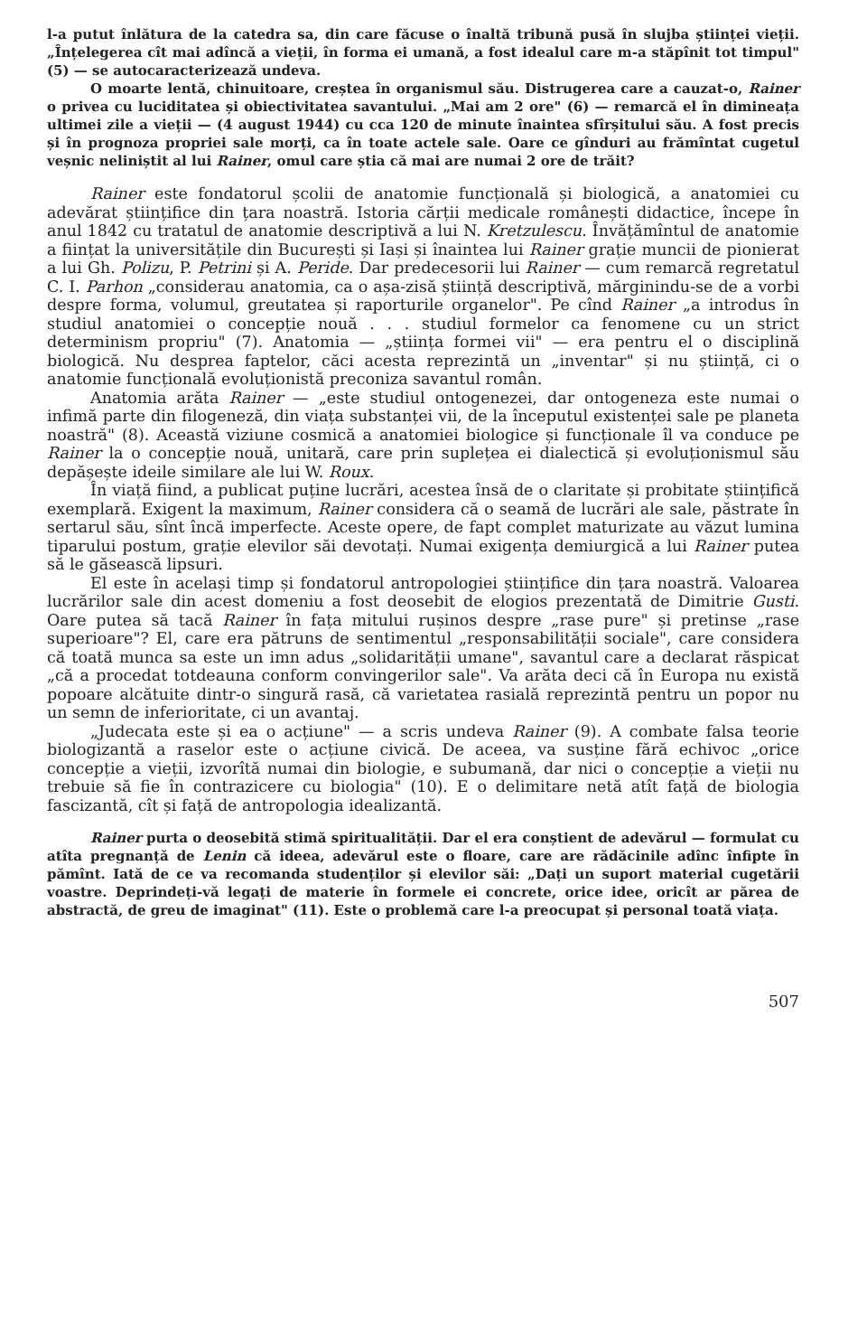l-a putut înlătura de la catedra sa, din care făcuse o înaltă tribună pusă în slujba științei vieții. „Înțelegerea cît mai adîncă a vieții, în forma ei umană, a fost idealul care m-a stăpînit tot timpul" (5) — se autocaracterizează undeva.
O moarte lentă, chinuitoare, creștea în organismul său. Distrugerea care a cauzat-o, Rainer o privea cu luciditatea și obiectivitatea savantului. „Mai am 2 ore" (6) — remarcă el în dimineața ultimei zile a vieții — (4 august 1944) cu cca 120 de minute înaintea sfîrșitului său. A fost precis și în prognoza propriei sale morți, ca în toate actele sale. Oare ce gînduri au frămîntat cugetul veșnic neliniștit al lui Rainer, omul care știa că mai are numai 2 ore de trăit?
Rainer este fondatorul școlii de anatomie funcțională și biologică, a anatomiei cu adevărat științifice din țara noastră. Istoria cărții medicale românești didactice, începe în anul 1842 cu tratatul de anatomie descriptivă a lui N. Kretzulescu. Învățămîntul de anatomie a ființat la universitățile din București și Iași și înaintea lui Rainer grație muncii de pionierat a lui Gh. Polizu, P. Petrini și A. Peride. Dar predecesorii lui Rainer — cum remarcă regretatul C. I. Parhon „considerau anatomia, ca o așa-zisă știință descriptivă, mărginindu-se de a vorbi despre forma, volumul, greutatea și raporturile organelor". Pe cînd Rainer „a introdus în studiul anatomiei o concepție nouă . . . studiul formelor ca fenomene cu un strict determinism propriu" (7). Anatomia — „știința formei vii" — era pentru el o disciplină biologică. Nu desprea faptelor, căci acesta reprezintă un „inventar" și nu știință, ci o anatomie funcțională evoluționistă preconiza savantul român.
Anatomia arăta Rainer — „este studiul ontogenezei, dar ontogeneza este numai o infimă parte din filogeneză, din viața substanței vii, de la începutul existenței sale pe planeta noastră" (8). Această viziune cosmică a anatomiei biologice și funcționale îl va conduce pe Rainer la o concepție nouă, unitară, care prin suplețea ei dialectică și evoluționismul său depășește ideile similare ale lui W. Roux.
În viață fiind, a publicat puține lucrări, acestea însă de o claritate și probitate științifică exemplară. Exigent la maximum, Rainer considera că o seamă de lucrări ale sale, păstrate în sertarul său, sînt încă imperfecte. Aceste opere, de fapt complet maturizate au văzut lumina tiparului postum, grație elevilor săi devotați. Numai exigența demiurgică a lui Rainer putea să le găsească lipsuri.
El este în același timp și fondatorul antropologiei științifice din țara noastră. Valoarea lucrărilor sale din acest domeniu a fost deosebit de elogios prezentată de Dimitrie Gusti. Oare putea să tacă Rainer în fața mitului rușinos despre „rase pure" și pretinse „rase superioare"? El, care era pătruns de sentimentul „responsabilității sociale", care considera că toată munca sa este un imn adus „solidarității umane", savantul care a declarat răspicat „că a procedat totdeauna conform convingerilor sale". Va arăta deci că în Europa nu există popoare alcătuite dintr-o singură rasă, că varietatea rasială reprezintă pentru un popor nu un semn de inferioritate, ci un avantaj.
„Judecata este și ea o acțiune" — a scris undeva Rainer (9). A combate falsa teorie biologizantă a raselor este o acțiune civică. De aceea, va susține fără echivoc „orice concepție a vieții, izvorîtă numai din biologie, e subumană, dar nici o concepție a vieții nu trebuie să fie în contrazicere cu biologia" (10). E o delimitare netă atît față de biologia fascizantă, cît și față de antropologia idealizantă.
Rainer purta o deosebită stimă spiritualității. Dar el era conștient de adevărul — formulat cu atîta pregnanță de Lenin că ideea, adevărul este o floare, care are rădăcinile adînc înfipte în pămînt. Iată de ce va recomanda studenților și elevilor săi: „Dați un suport material cugetării voastre. Deprindeți-vă legați de materie în formele ei concrete, orice idee, oricît ar părea de abstractă, de greu de imaginat" (11). Este o problemă care l-a preocupat și personal toată viața.
507